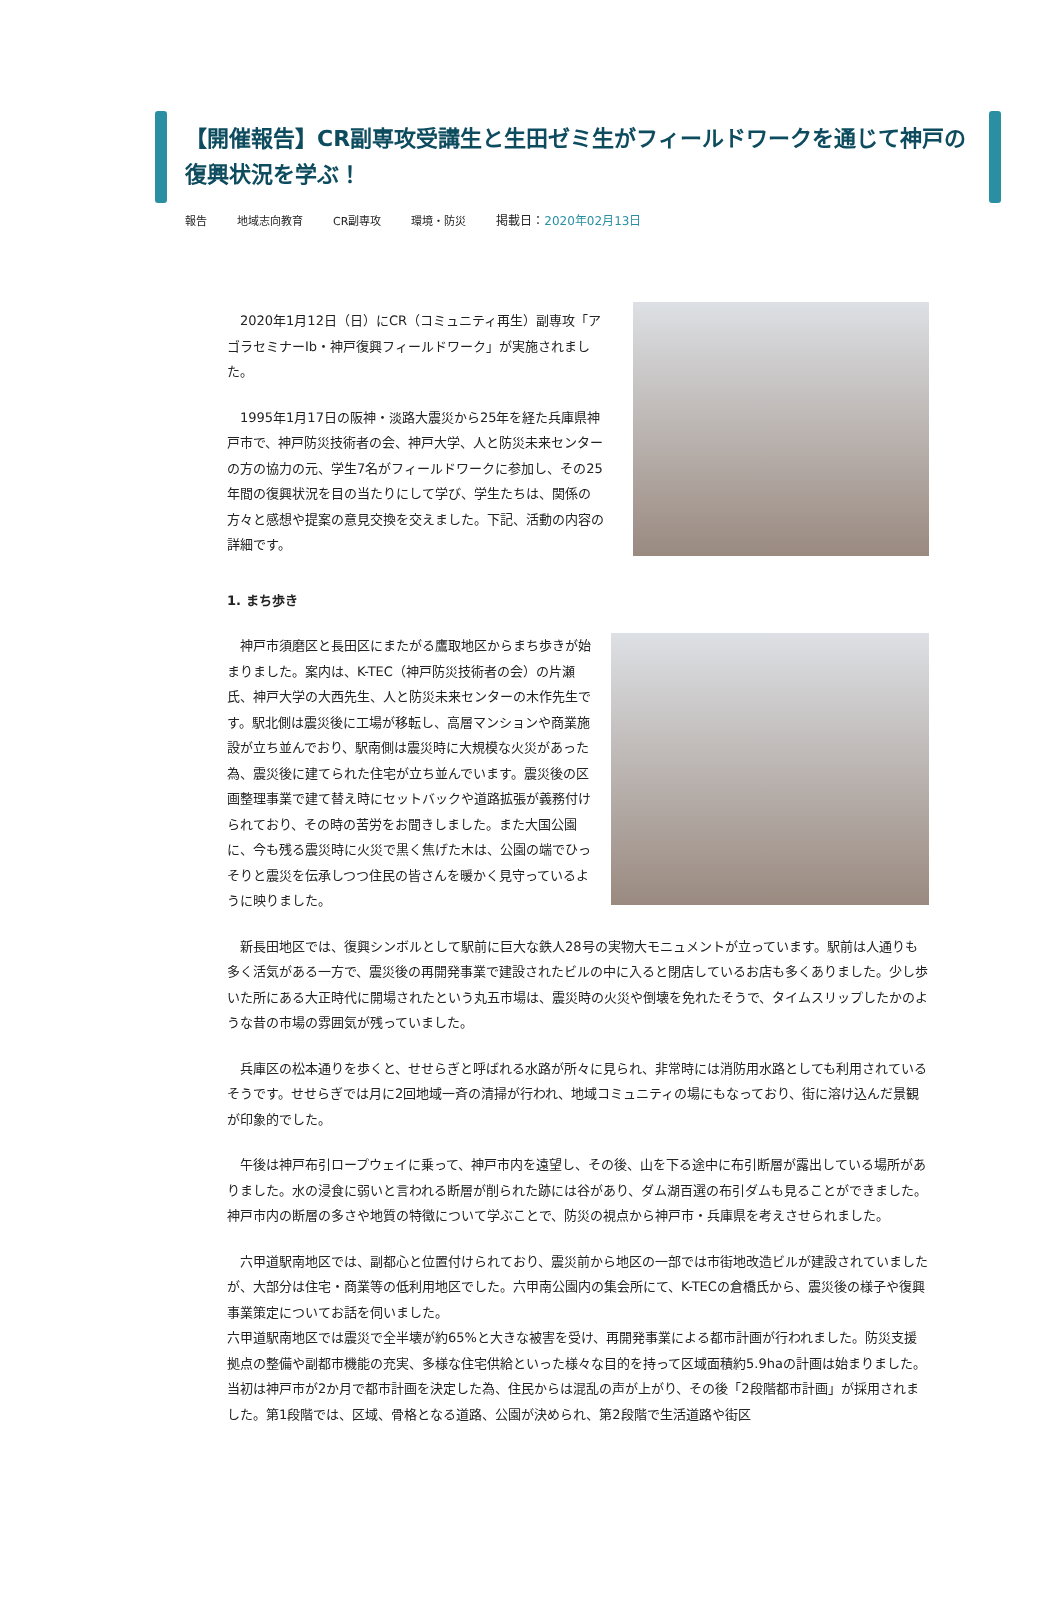【開催報告】CR副専攻受講生と生田ゼミ生がフィールドワークを通じて神戸の復興状況を学ぶ！
報告 地域志向教育 CR副専攻 環境・防災 掲載日：2020年02月13日
　2020年1月12日（日）にCR（コミュニティ再生）副専攻「アゴラセミナーⅠb・神戸復興フィールドワーク」が実施されました。
　1995年1月17日の阪神・淡路大震災から25年を経た兵庫県神戸市で、神戸防災技術者の会、神戸大学、人と防災未来センターの方の協力の元、学生7名がフィールドワークに参加し、その25年間の復興状況を目の当たりにして学び、学生たちは、関係の方々と感想や提案の意見交換を交えました。下記、活動の内容の詳細です。
1. まち歩き
　神戸市須磨区と長田区にまたがる鷹取地区からまち歩きが始まりました。案内は、K-TEC（神戸防災技術者の会）の片瀬氏、神戸大学の大西先生、人と防災未来センターの木作先生です。駅北側は震災後に工場が移転し、高層マンションや商業施設が立ち並んでおり、駅南側は震災時に大規模な火災があった為、震災後に建てられた住宅が立ち並んでいます。震災後の区画整理事業で建て替え時にセットバックや道路拡張が義務付けられており、その時の苦労をお聞きしました。また大国公園に、今も残る震災時に火災で黒く焦げた木は、公園の端でひっそりと震災を伝承しつつ住民の皆さんを暖かく見守っているように映りました。
　新長田地区では、復興シンボルとして駅前に巨大な鉄人28号の実物大モニュメントが立っています。駅前は人通りも多く活気がある一方で、震災後の再開発事業で建設されたビルの中に入ると閉店しているお店も多くありました。少し歩いた所にある大正時代に開場されたという丸五市場は、震災時の火災や倒壊を免れたそうで、タイムスリップしたかのような昔の市場の雰囲気が残っていました。
　兵庫区の松本通りを歩くと、せせらぎと呼ばれる水路が所々に見られ、非常時には消防用水路としても利用されているそうです。せせらぎでは月に2回地域一斉の清掃が行われ、地域コミュニティの場にもなっており、街に溶け込んだ景観が印象的でした。
　午後は神戸布引ロープウェイに乗って、神戸市内を遠望し、その後、山を下る途中に布引断層が露出している場所がありました。水の浸食に弱いと言われる断層が削られた跡には谷があり、ダム湖百選の布引ダムも見ることができました。神戸市内の断層の多さや地質の特徴について学ぶことで、防災の視点から神戸市・兵庫県を考えさせられました。
　六甲道駅南地区では、副都心と位置付けられており、震災前から地区の一部では市街地改造ビルが建設されていましたが、大部分は住宅・商業等の低利用地区でした。六甲南公園内の集会所にて、K-TECの倉橋氏から、震災後の様子や復興事業策定についてお話を伺いました。
六甲道駅南地区では震災で全半壊が約65%と大きな被害を受け、再開発事業による都市計画が行われました。防災支援拠点の整備や副都市機能の充実、多様な住宅供給といった様々な目的を持って区域面積約5.9haの計画は始まりました。当初は神戸市が2か月で都市計画を決定した為、住民からは混乱の声が上がり、その後「2段階都市計画」が採用されました。第1段階では、区域、骨格となる道路、公園が決められ、第2段階で生活道路や街区